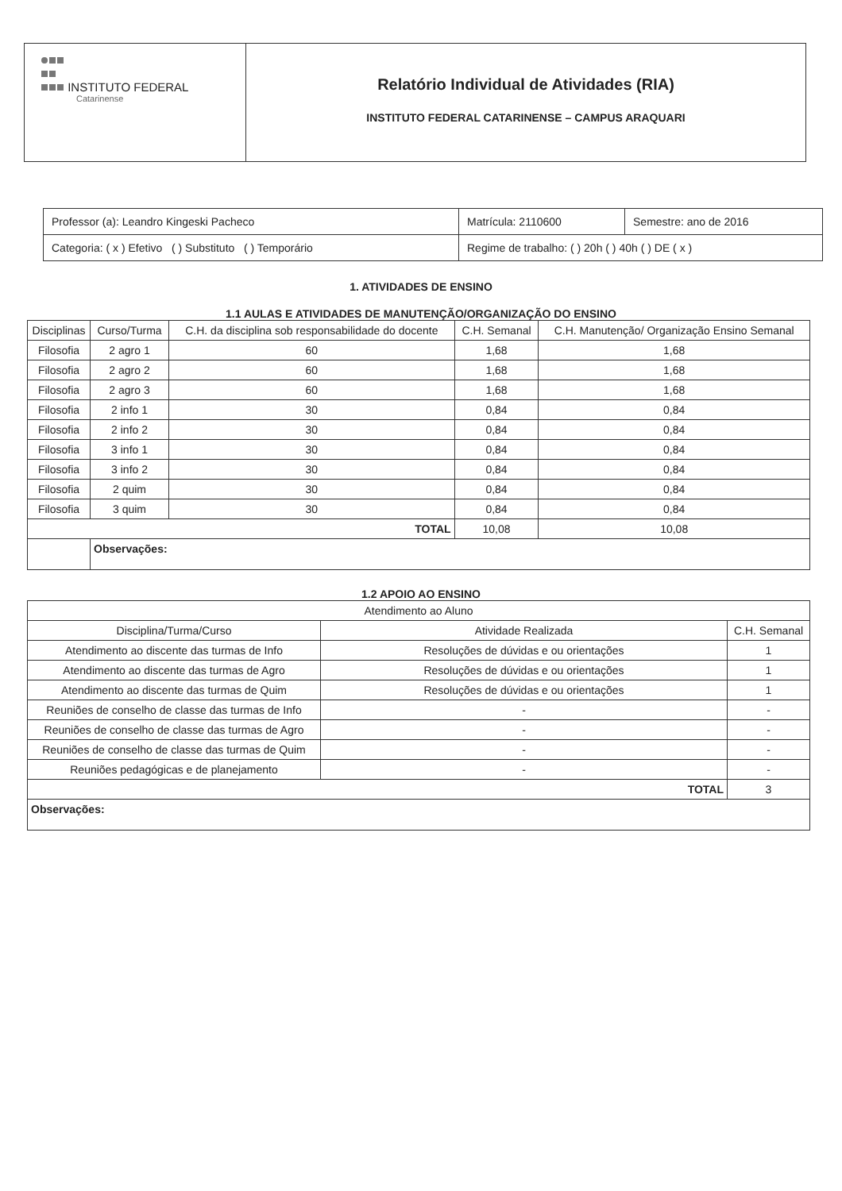| INSTITUTO FEDERAL Catarinense | Relatório Individual de Atividades (RIA) INSTITUTO FEDERAL CATARINENSE – CAMPUS ARAQUARI |
| Professor (a): Leandro Kingeski Pacheco | Matrícula: 2110600 | Semestre: ano de 2016 |
| Categoria: ( x ) Efetivo ( ) Substituto ( ) Temporário | Regime de trabalho: ( ) 20h ( ) 40h ( ) DE ( x ) | |
1. ATIVIDADES DE ENSINO
1.1 AULAS E ATIVIDADES DE MANUTENÇÃO/ORGANIZAÇÃO DO ENSINO
| Disciplinas | | Curso/Turma | C.H. da disciplina sob responsabilidade do docente | C.H. Semanal | C.H. Manutenção/ Organização Ensino Semanal |
| --- | --- | --- | --- | --- | --- |
| Filosofia | | 2 agro 1 | 60 | 1,68 | 1,68 |
| Filosofia | | 2 agro 2 | 60 | 1,68 | 1,68 |
| Filosofia | | 2 agro 3 | 60 | 1,68 | 1,68 |
| Filosofia | | 2 info 1 | 30 | 0,84 | 0,84 |
| Filosofia | | 2 info 2 | 30 | 0,84 | 0,84 |
| Filosofia | | 3 info 1 | 30 | 0,84 | 0,84 |
| Filosofia | | 3 info 2 | 30 | 0,84 | 0,84 |
| Filosofia | | 2 quim | 30 | 0,84 | 0,84 |
| Filosofia | | 3 quim | 30 | 0,84 | 0,84 |
| TOTAL | | | | 10,08 | 10,08 |
| | Observações: | | | | |
1.2 APOIO AO ENSINO
| Atendimento ao Aluno | | |
| Disciplina/Turma/Curso | Atividade Realizada | C.H. Semanal |
| Atendimento ao discente das turmas de Info | Resoluções de dúvidas e ou orientações | 1 |
| Atendimento ao discente das turmas de Agro | Resoluções de dúvidas e ou orientações | 1 |
| Atendimento ao discente das turmas de Quim | Resoluções de dúvidas e ou orientações | 1 |
| Reuniões de conselho de classe das turmas de Info | - | - |
| Reuniões de conselho de classe das turmas de Agro | - | - |
| Reuniões de conselho de classe das turmas de Quim | - | - |
| Reuniões pedagógicas e de planejamento | - | - |
| TOTAL | | 3 |
| Observações: | | |